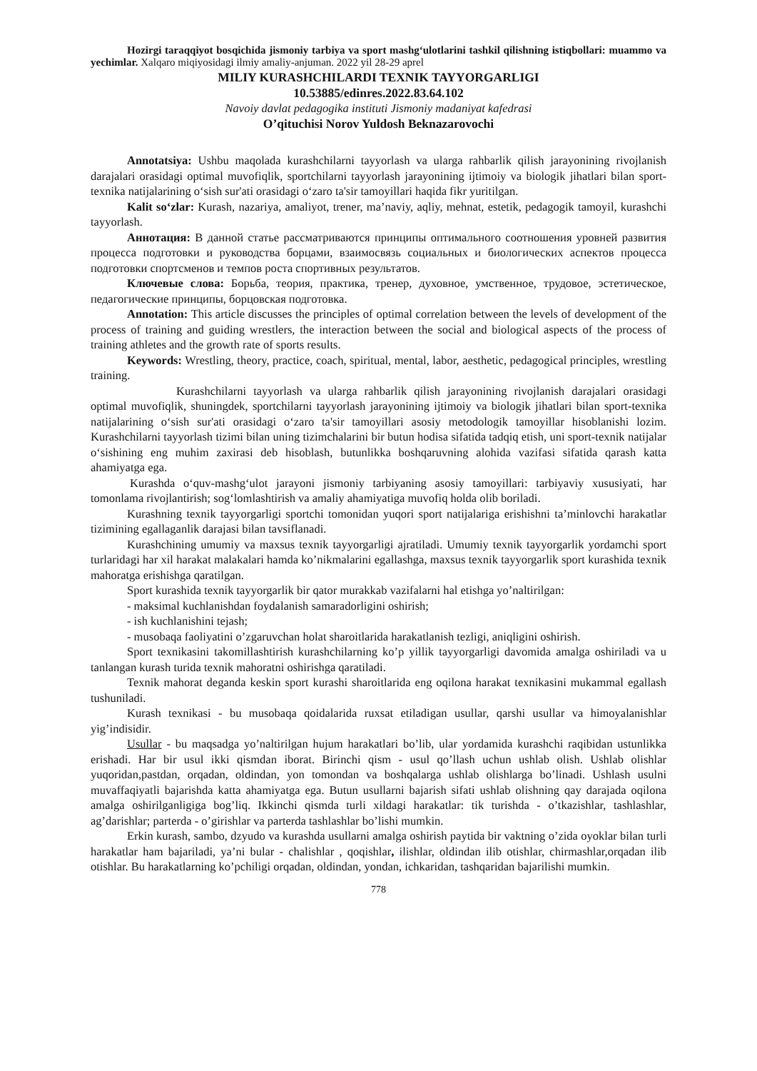Hozirgi taraqqiyot bosqichida jismoniy tarbiya va sport mashg‘ulotlarini tashkil qilishning istiqbollari: muammo va yechimlar. Xalqaro miqiyosidagi ilmiy amaliy-anjuman. 2022 yil 28-29 aprel
MILIY KURASHCHILARDI TEXNIK TAYYORGARLIGI
10.53885/edinres.2022.83.64.102
Navoiy davlat pedagogika instituti Jismoniy madaniyat kafedrasi
O’qituchisi Norov Yuldosh Beknazarovochi
Annotatsiya: Ushbu maqolada kurashchilarni tayyorlash va ularga rahbarlik qilish jarayonining rivojlanish darajalari orasidagi optimal muvofiqlik, sportchilarni tayyorlash jarayonining ijtimoiy va biologik jihatlari bilan sport-texnika natijalarining o‘sish sur'ati orasidagi o‘zaro ta'sir tamoyillari haqida fikr yuritilgan.
Kalit so‘zlar: Kurash, nazariya, amaliyot, trener, ma’naviy, aqliy, mehnat, estetik, pedagogik tamoyil, kurashchi tayyorlash.
Аннотация: В данной статье рассматриваются принципы оптимального соотношения уровней развития процесса подготовки и руководства борцами, взаимосвязь социальных и биологических аспектов процесса подготовки спортсменов и темпов роста спортивных результатов.
Ключевые слова: Борьба, теория, практика, тренер, духовное, умственное, трудовое, эстетическое, педагогические принципы, борцовская подготовка.
Annotation: This article discusses the principles of optimal correlation between the levels of development of the process of training and guiding wrestlers, the interaction between the social and biological aspects of the process of training athletes and the growth rate of sports results.
Keywords: Wrestling, theory, practice, coach, spiritual, mental, labor, aesthetic, pedagogical principles, wrestling training.
Kurashchilarni tayyorlash va ularga rahbarlik qilish jarayonining rivojlanish darajalari orasidagi optimal muvofiqlik, shuningdek, sportchilarni tayyorlash jarayonining ijtimoiy va biologik jihatlari bilan sport-texnika natijalarining o‘sish sur'ati orasidagi o‘zaro ta'sir tamoyillari asosiy metodologik tamoyillar hisoblanishi lozim. Kurashchilarni tayyorlash tizimi bilan uning tizimchalarini bir butun hodisa sifatida tadqiq etish, uni sport-texnik natijalar o‘sishining eng muhim zaxirasi deb hisoblash, butunlikka boshqaruvning alohida vazifasi sifatida qarash katta ahamiyatga ega.
Kurashda o‘quv-mashg‘ulot jarayoni jismoniy tarbiyaning asosiy tamoyillari: tarbiyaviy xususiyati, har tomonlama rivojlantirish; sog‘lomlashtirish va amaliy ahamiyatiga muvofiq holda olib boriladi.
Kurashning texnik tayyorgarligi sportchi tomonidan yuqori sport natijalariga erishishni ta’minlovchi harakatlar tizimining egallaganlik darajasi bilan tavsiflanadi.
Kurashchining umumiy va maxsus texnik tayyorgarligi ajratiladi. Umumiy texnik tayyorgarlik yordamchi sport turlaridagi har xil harakat malakalari hamda ko’nikmalarini egallashga, maxsus texnik tayyorgarlik sport kurashida texnik mahoratga erishishga qaratilgan.
Sport kurashida texnik tayyorgarlik bir qator murakkab vazifalarni hal etishga yo’naltirilgan:
- maksimal kuchlanishdan foydalanish samaradorligini oshirish;
- ish kuchlanishini tejash;
- musobaqa faoliyatini o’zgaruvchan holat sharoitlarida harakatlanish tezligi, aniqligini oshirish.
Sport texnikasini takomillashtirish kurashchilarning ko’p yillik tayyorgarligi davomida amalga oshiriladi va u tanlangan kurash turida texnik mahoratni oshirishga qaratiladi.
Texnik mahorat deganda keskin sport kurashi sharoitlarida eng oqilona harakat texnikasini mukammal egallash tushuniladi.
Kurash texnikasi - bu musobaqa qoidalarida ruxsat etiladigan usullar, qarshi usullar va himoyalanishlar yig’indisidir.
Usullar - bu maqsadga yo’naltirilgan hujum harakatlari bo’lib, ular yordamida kurashchi raqibidan ustunlikka erishadi. Har bir usul ikki qismdan iborat. Birinchi qism - usul qo’llash uchun ushlab olish. Ushlab olishlar yuqoridan,pastdan, orqadan, oldindan, yon tomondan va boshqalarga ushlab olishlarga bo’linadi. Ushlash usulni muvaffaqiyatli bajarishda katta ahamiyatga ega. Butun usullarni bajarish sifati ushlab olishning qay darajada oqilona amalga oshirilganligiga bog’liq. Ikkinchi qismda turli xildagi harakatlar: tik turishda - o’tkazishlar, tashlashlar, ag’darishlar; parterda - o’girishlar va parterda tashlashlar bo’lishi mumkin.
Erkin kurash, sambo, dzyudo va kurashda usullarni amalga oshirish paytida bir vaktning o’zida oyoklar bilan turli harakatlar ham bajariladi, ya’ni bular - chalishlar , qoqishlar, ilishlar, oldindan ilib otishlar, chirmashlar,orqadan ilib otishlar. Bu harakatlarning ko’pchiligi orqadan, oldindan, yondan, ichkaridan, tashqaridan bajarilishi mumkin.
778